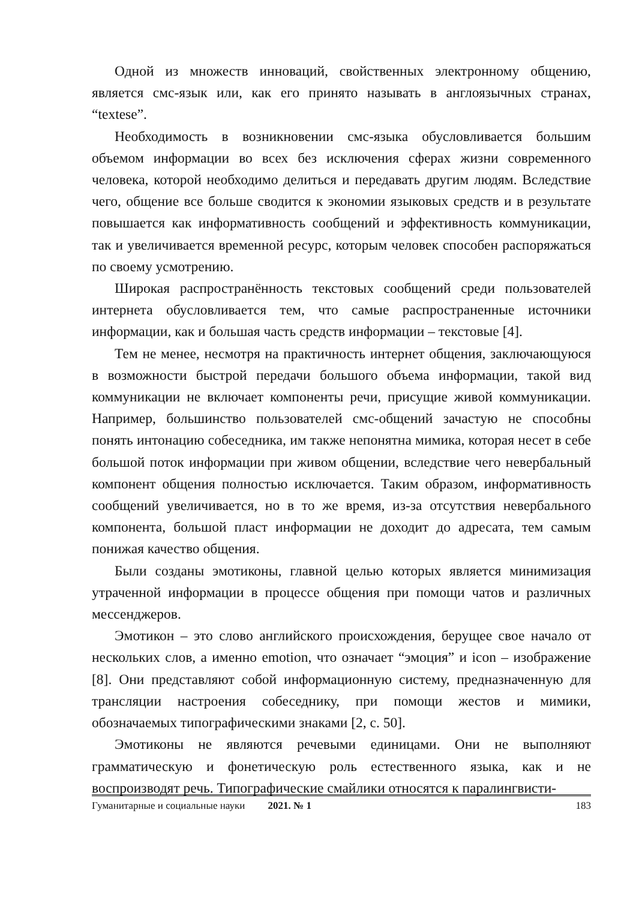Одной из множеств инноваций, свойственных электронному общению, является смс-язык или, как его принято называть в англоязычных странах, “textese”.
Необходимость в возникновении смс-языка обусловливается большим объемом информации во всех без исключения сферах жизни современного человека, которой необходимо делиться и передавать другим людям. Вследствие чего, общение все больше сводится к экономии языковых средств и в результате повышается как информативность сообщений и эффективность коммуникации, так и увеличивается временной ресурс, которым человек способен распоряжаться по своему усмотрению.
Широкая распространённость текстовых сообщений среди пользователей интернета обусловливается тем, что самые распространенные источники информации, как и большая часть средств информации – текстовые [4].
Тем не менее, несмотря на практичность интернет общения, заключающуюся в возможности быстрой передачи большого объема информации, такой вид коммуникации не включает компоненты речи, присущие живой коммуникации. Например, большинство пользователей смс-общений зачастую не способны понять интонацию собеседника, им также непонятна мимика, которая несет в себе большой поток информации при живом общении, вследствие чего невербальный компонент общения полностью исключается. Таким образом, информативность сообщений увеличивается, но в то же время, из-за отсутствия невербального компонента, большой пласт информации не доходит до адресата, тем самым понижая качество общения.
Были созданы эмотиконы, главной целью которых является минимизация утраченной информации в процессе общения при помощи чатов и различных мессенджеров.
Эмотикон – это слово английского происхождения, берущее свое начало от нескольких слов, а именно emotion, что означает “эмоция” и icon – изображение [8]. Они представляют собой информационную систему, предназначенную для трансляции настроения собеседнику, при помощи жестов и мимики, обозначаемых типографическими знаками [2, с. 50].
Эмотиконы не являются речевыми единицами. Они не выполняют грамматическую и фонетическую роль естественного языка, как и не воспроизводят речь. Типографические смайлики относятся к паралингвисти-
Гуманитарные и социальные науки 2021. № 1 183